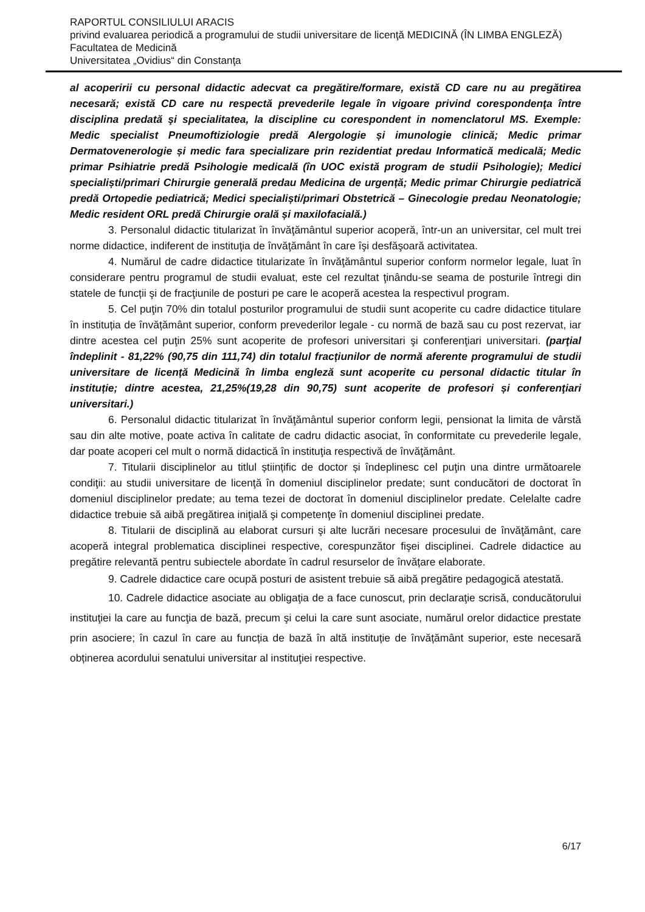RAPORTUL CONSILIULUI ARACIS
privind evaluarea periodică a programului de studii universitare de licenţă MEDICINĂ (ÎN LIMBA ENGLEZĂ)
Facultatea de Medicină
Universitatea „Ovidius“ din Constanţa
al acoperirii cu personal didactic adecvat ca pregătire/formare, există CD care nu au pregătirea necesară; există CD care nu respectă prevederile legale în vigoare privind corespondenţa între disciplina predată şi specialitatea, la discipline cu corespondent in nomenclatorul MS. Exemple: Medic specialist Pneumoftiziologie predă Alergologie și imunologie clinică; Medic primar Dermatovenerologie și medic fara specializare prin rezidentiat predau Informatică medicală; Medic primar Psihiatrie predă Psihologie medicală (în UOC există program de studii Psihologie); Medici specialiști/primari Chirurgie generală predau Medicina de urgență; Medic primar Chirurgie pediatrică predă Ortopedie pediatrică; Medici specialiști/primari Obstetrică – Ginecologie predau Neonatologie; Medic resident ORL predă Chirurgie orală și maxilofacială.)
3. Personalul didactic titularizat în învăţământul superior acoperă, într-un an universitar, cel mult trei norme didactice, indiferent de instituţia de învăţământ în care îşi desfăşoară activitatea.
4. Numărul de cadre didactice titularizate în învăţământul superior conform normelor legale, luat în considerare pentru programul de studii evaluat, este cel rezultat ţinându-se seama de posturile întregi din statele de funcții şi de fracţiunile de posturi pe care le acoperă acestea la respectivul program.
5. Cel puţin 70% din totalul posturilor programului de studii sunt acoperite cu cadre didactice titulare în instituția de învățământ superior, conform prevederilor legale - cu normă de bază sau cu post rezervat, iar dintre acestea cel puţin 25% sunt acoperite de profesori universitari şi conferenţiari universitari. (parţial îndeplinit - 81,22% (90,75 din 111,74) din totalul fracțiunilor de normă aferente programului de studii universitare de licență Medicină în limba engleză sunt acoperite cu personal didactic titular în instituție; dintre acestea, 21,25%(19,28 din 90,75) sunt acoperite de profesori și conferenţiari universitari.)
6. Personalul didactic titularizat în învăţământul superior conform legii, pensionat la limita de vârstă sau din alte motive, poate activa în calitate de cadru didactic asociat, în conformitate cu prevederile legale, dar poate acoperi cel mult o normă didactică în instituţia respectivă de învăţământ.
7. Titularii disciplinelor au titlul științific de doctor și îndeplinesc cel puţin una dintre următoarele condiţii: au studii universitare de licenţă în domeniul disciplinelor predate; sunt conducători de doctorat în domeniul disciplinelor predate; au tema tezei de doctorat în domeniul disciplinelor predate. Celelalte cadre didactice trebuie să aibă pregătirea iniţială şi competenţe în domeniul disciplinei predate.
8. Titularii de disciplină au elaborat cursuri şi alte lucrări necesare procesului de învăţământ, care acoperă integral problematica disciplinei respective, corespunzător fişei disciplinei. Cadrele didactice au pregătire relevantă pentru subiectele abordate în cadrul resurselor de învățare elaborate.
9. Cadrele didactice care ocupă posturi de asistent trebuie să aibă pregătire pedagogică atestată.
10. Cadrele didactice asociate au obligaţia de a face cunoscut, prin declaraţie scrisă, conducătorului instituţiei la care au funcţia de bază, precum şi celui la care sunt asociate, numărul orelor didactice prestate prin asociere; în cazul în care au funcția de bază în altă instituție de învățământ superior, este necesară obținerea acordului senatului universitar al instituţiei respective.
6/17